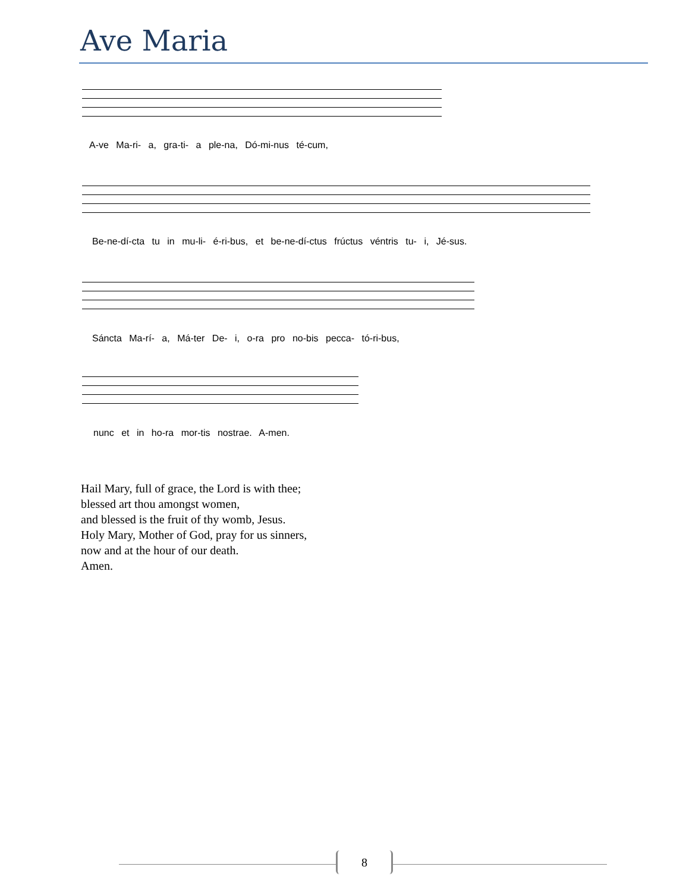Ave Maria
A-ve Ma-ri- a, gra-ti- a ple-na, Dó-mi-nus té-cum,
Be-ne-dí-cta tu in mu-li- é-ri-bus, et be-ne-dí-ctus frúctus véntris tu- i, Jé-sus.
Sáncta Ma-rí- a, Má-ter De- i, o-ra pro no-bis pecca- tó-ri-bus,
nunc et in ho-ra mor-tis nostrae. A-men.
Hail Mary, full of grace, the Lord is with thee;
blessed art thou amongst women,
and blessed is the fruit of thy womb, Jesus.
Holy Mary, Mother of God, pray for us sinners,
now and at the hour of our death.
Amen.
8